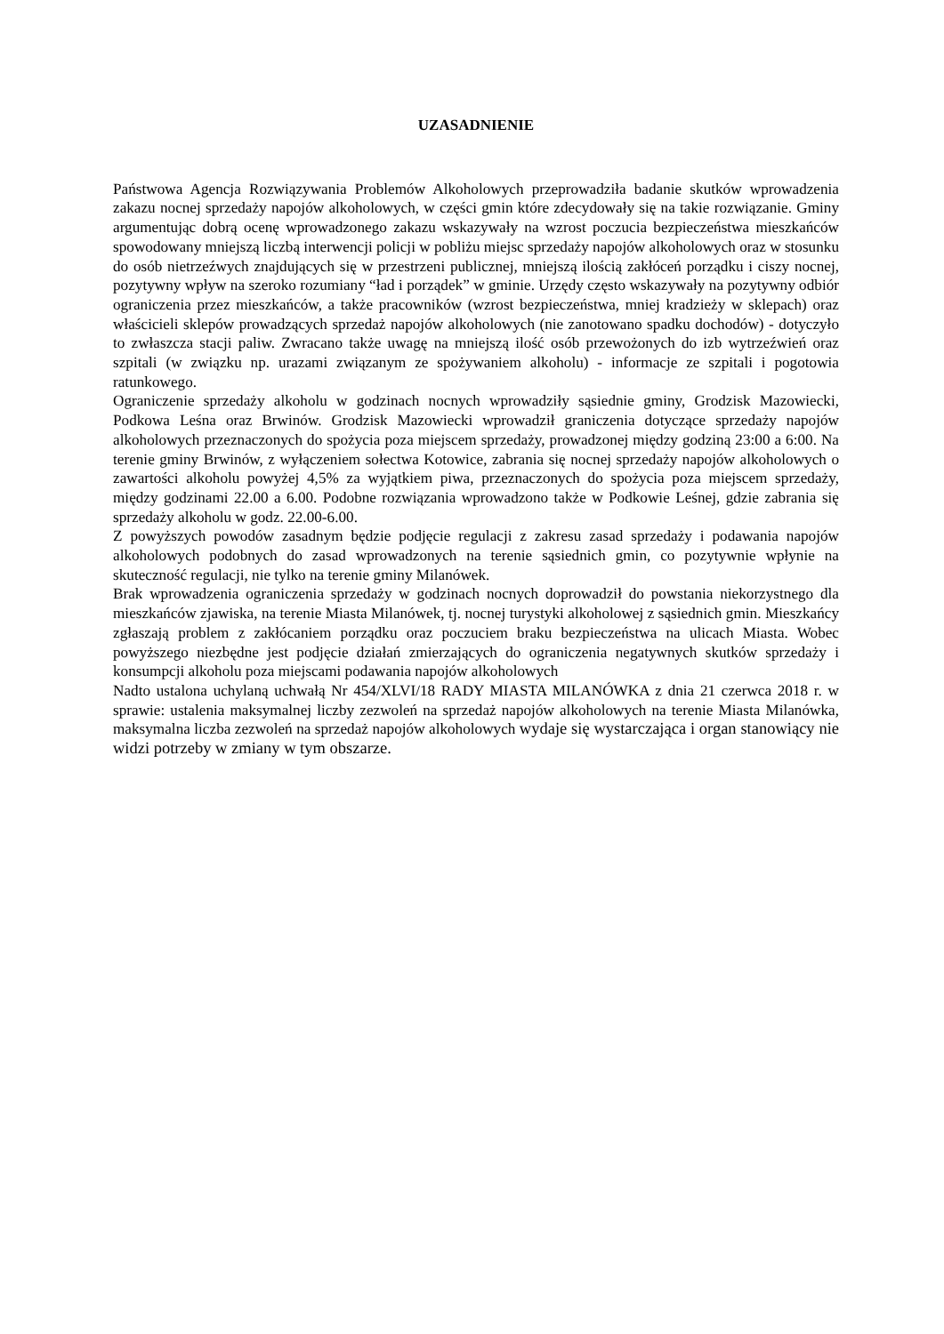UZASADNIENIE
Państwowa Agencja Rozwiązywania Problemów Alkoholowych przeprowadziła badanie skutków wprowadzenia zakazu nocnej sprzedaży napojów alkoholowych, w części gmin które zdecydowały się na takie rozwiązanie. Gminy argumentując dobrą ocenę wprowadzonego zakazu wskazywały na wzrost poczucia bezpieczeństwa mieszkańców spowodowany mniejszą liczbą interwencji policji w pobliżu miejsc sprzedaży napojów alkoholowych oraz w stosunku do osób nietrzeźwych znajdujących się w przestrzeni publicznej, mniejszą ilością zakłóceń porządku i ciszy nocnej, pozytywny wpływ na szeroko rozumiany “ład i porządek” w gminie. Urzędy często wskazywały na pozytywny odbiór ograniczenia przez mieszkańców, a także pracowników (wzrost bezpieczeństwa, mniej kradzieży w sklepach) oraz właścicieli sklepów prowadzących sprzedaż napojów alkoholowych (nie zanotowano spadku dochodów) - dotyczyło to zwłaszcza stacji paliw. Zwracano także uwagę na mniejszą ilość osób przewożonych do izb wytrzeźwień oraz szpitali (w związku np. urazami związanym ze spożywaniem alkoholu) - informacje ze szpitali i pogotowia ratunkowego.
Ograniczenie sprzedaży alkoholu w godzinach nocnych wprowadziły sąsiednie gminy, Grodzisk Mazowiecki, Podkowa Leśna oraz Brwinów. Grodzisk Mazowiecki wprowadził graniczenia dotyczące sprzedaży napojów alkoholowych przeznaczonych do spożycia poza miejscem sprzedaży, prowadzonej między godziną 23:00 a 6:00. Na terenie gminy Brwinów, z wyłączeniem sołectwa Kotowice, zabrania się nocnej sprzedaży napojów alkoholowych o zawartości alkoholu powyżej 4,5% za wyjątkiem piwa, przeznaczonych do spożycia poza miejscem sprzedaży, między godzinami 22.00 a 6.00. Podobne rozwiązania wprowadzono także w Podkowie Leśnej, gdzie zabrania się sprzedaży alkoholu w godz. 22.00-6.00.
Z powyższych powodów zasadnym będzie podjęcie regulacji z zakresu zasad sprzedaży i podawania napojów alkoholowych podobnych do zasad wprowadzonych na terenie sąsiednich gmin, co pozytywnie wpłynie na skuteczność regulacji, nie tylko na terenie gminy Milanówek.
Brak wprowadzenia ograniczenia sprzedaży w godzinach nocnych doprowadził do powstania niekorzystnego dla mieszkańców zjawiska, na terenie Miasta Milanówek, tj. nocnej turystyki alkoholowej z sąsiednich gmin. Mieszkańcy zgłaszają problem z zakłócaniem porządku oraz poczuciem braku bezpieczeństwa na ulicach Miasta. Wobec powyższego niezbędne jest podjęcie działań zmierzających do ograniczenia negatywnych skutków sprzedaży i konsumpcji alkoholu poza miejscami podawania napojów alkoholowych
Nadto ustalona uchylaną uchwałą Nr 454/XLVI/18 RADY MIASTA MILANÓWKA z dnia 21 czerwca 2018 r. w sprawie: ustalenia maksymalnej liczby zezwoleń na sprzedaż napojów alkoholowych na terenie Miasta Milanówka, maksymalna liczba zezwoleń na sprzedaż napojów alkoholowych wydaje się wystarczająca i organ stanowiący nie widzi potrzeby w zmiany w tym obszarze.